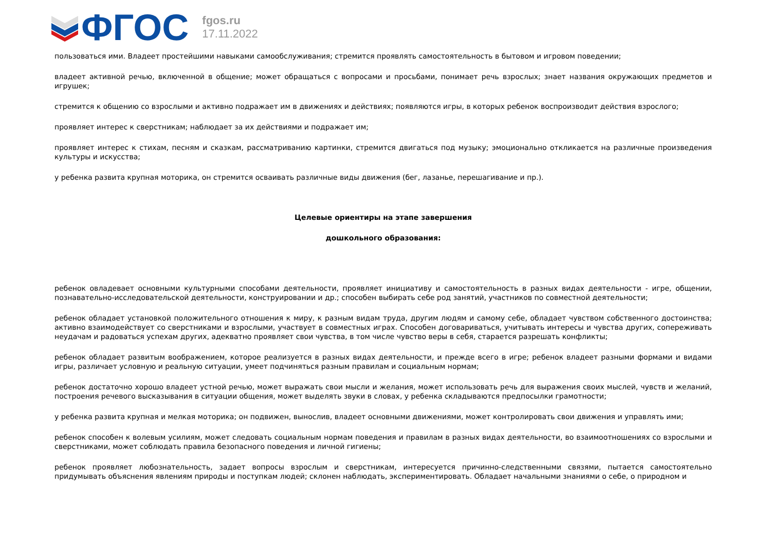ФГОС
fgos.ru
17.11.2022
пользоваться ими. Владеет простейшими навыками самообслуживания; стремится проявлять самостоятельность в бытовом и игровом поведении;
владеет активной речью, включенной в общение; может обращаться с вопросами и просьбами, понимает речь взрослых; знает названия окружающих предметов и игрушек;
стремится к общению со взрослыми и активно подражает им в движениях и действиях; появляются игры, в которых ребенок воспроизводит действия взрослого;
проявляет интерес к сверстникам; наблюдает за их действиями и подражает им;
проявляет интерес к стихам, песням и сказкам, рассматриванию картинки, стремится двигаться под музыку; эмоционально откликается на различные произведения культуры и искусства;
у ребенка развита крупная моторика, он стремится осваивать различные виды движения (бег, лазанье, перешагивание и пр.).
Целевые ориентиры на этапе завершения
дошкольного образования:
ребенок овладевает основными культурными способами деятельности, проявляет инициативу и самостоятельность в разных видах деятельности - игре, общении, познавательно-исследовательской деятельности, конструировании и др.; способен выбирать себе род занятий, участников по совместной деятельности;
ребенок обладает установкой положительного отношения к миру, к разным видам труда, другим людям и самому себе, обладает чувством собственного достоинства; активно взаимодействует со сверстниками и взрослыми, участвует в совместных играх. Способен договариваться, учитывать интересы и чувства других, сопереживать неудачам и радоваться успехам других, адекватно проявляет свои чувства, в том числе чувство веры в себя, старается разрешать конфликты;
ребенок обладает развитым воображением, которое реализуется в разных видах деятельности, и прежде всего в игре; ребенок владеет разными формами и видами игры, различает условную и реальную ситуации, умеет подчиняться разным правилам и социальным нормам;
ребенок достаточно хорошо владеет устной речью, может выражать свои мысли и желания, может использовать речь для выражения своих мыслей, чувств и желаний, построения речевого высказывания в ситуации общения, может выделять звуки в словах, у ребенка складываются предпосылки грамотности;
у ребенка развита крупная и мелкая моторика; он подвижен, вынослив, владеет основными движениями, может контролировать свои движения и управлять ими;
ребенок способен к волевым усилиям, может следовать социальным нормам поведения и правилам в разных видах деятельности, во взаимоотношениях со взрослыми и сверстниками, может соблюдать правила безопасного поведения и личной гигиены;
ребенок проявляет любознательность, задает вопросы взрослым и сверстникам, интересуется причинно-следственными связями, пытается самостоятельно придумывать объяснения явлениям природы и поступкам людей; склонен наблюдать, экспериментировать. Обладает начальными знаниями о себе, о природном и